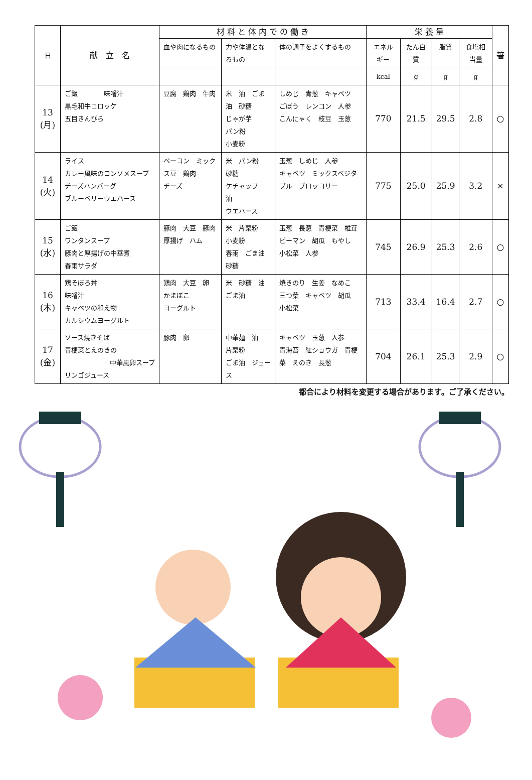| 日 | 献 立 名 | 材 料 と 体 内 で の 働 き | | | 栄 養 量 | | | | 箸 |
| --- | --- | --- | --- | --- | --- | --- | --- | --- | --- |
| | | 血や肉になるもの | 力や体温となるもの | 体の調子をよくするもの | エネルギー | たん白質 | 脂質 | 食塩相当量 | |
| | | | | | kcal | g | g | g | |
| 13 (月) | ご飯 味噌汁 黒毛和牛コロッケ 五目きんぴら | 豆腐 鶏肉 牛肉 | 米 油 ごま油 砂糖 じゃが芋 パン粉 小麦粉 | しめじ 青葱 キャベツ ごぼう レンコン 人参 こんにゃく 枝豆 玉葱 | 770 | 21.5 | 29.5 | 2.8 | ○ |
| 14 (火) | ライス カレー風味のコンソメスープ チーズハンバーグ ブルーベリーウエハース | ベーコン ミックス豆 鶏肉 チーズ | 米 パン粉 砂糖 ケチャップ 油 ウエハース | 玉葱 しめじ 人参 キャベツ ミックスベジタブル ブロッコリー | 775 | 25.0 | 25.9 | 3.2 | × |
| 15 (水) | ご飯 ワンタンスープ 豚肉と厚揚げの中華煮 春雨サラダ | 豚肉 大豆 豚肉 厚揚げ ハム | 米 片栗粉 小麦粉 春雨 ごま油 砂糖 | 玉葱 長葱 青梗菜 椎茸 ピーマン 胡瓜 もやし 小松菜 人参 | 745 | 26.9 | 25.3 | 2.6 | ○ |
| 16 (木) | 鶏そぼろ丼 味噌汁 キャベツの和え物 カルシウムヨーグルト | 鶏肉 大豆 卵 かまぼこ ヨーグルト | 米 砂糖 油 ごま油 | 焼きのり 生姜 なめこ 三つ葉 キャベツ 胡瓜 小松菜 | 713 | 33.4 | 16.4 | 2.7 | ○ |
| 17 (金) | ソース焼きそば 青梗菜とえのきの 中華風卵スープ リンゴジュース | 豚肉 卵 | 中華麺 油 片栗粉 ごま油 ジュース | キャベツ 玉葱 人参 青海苔 紅ショウガ 青梗菜 えのき 長葱 | 704 | 26.1 | 25.3 | 2.9 | ○ |
都合により材料を変更する場合があります。ご了承ください。